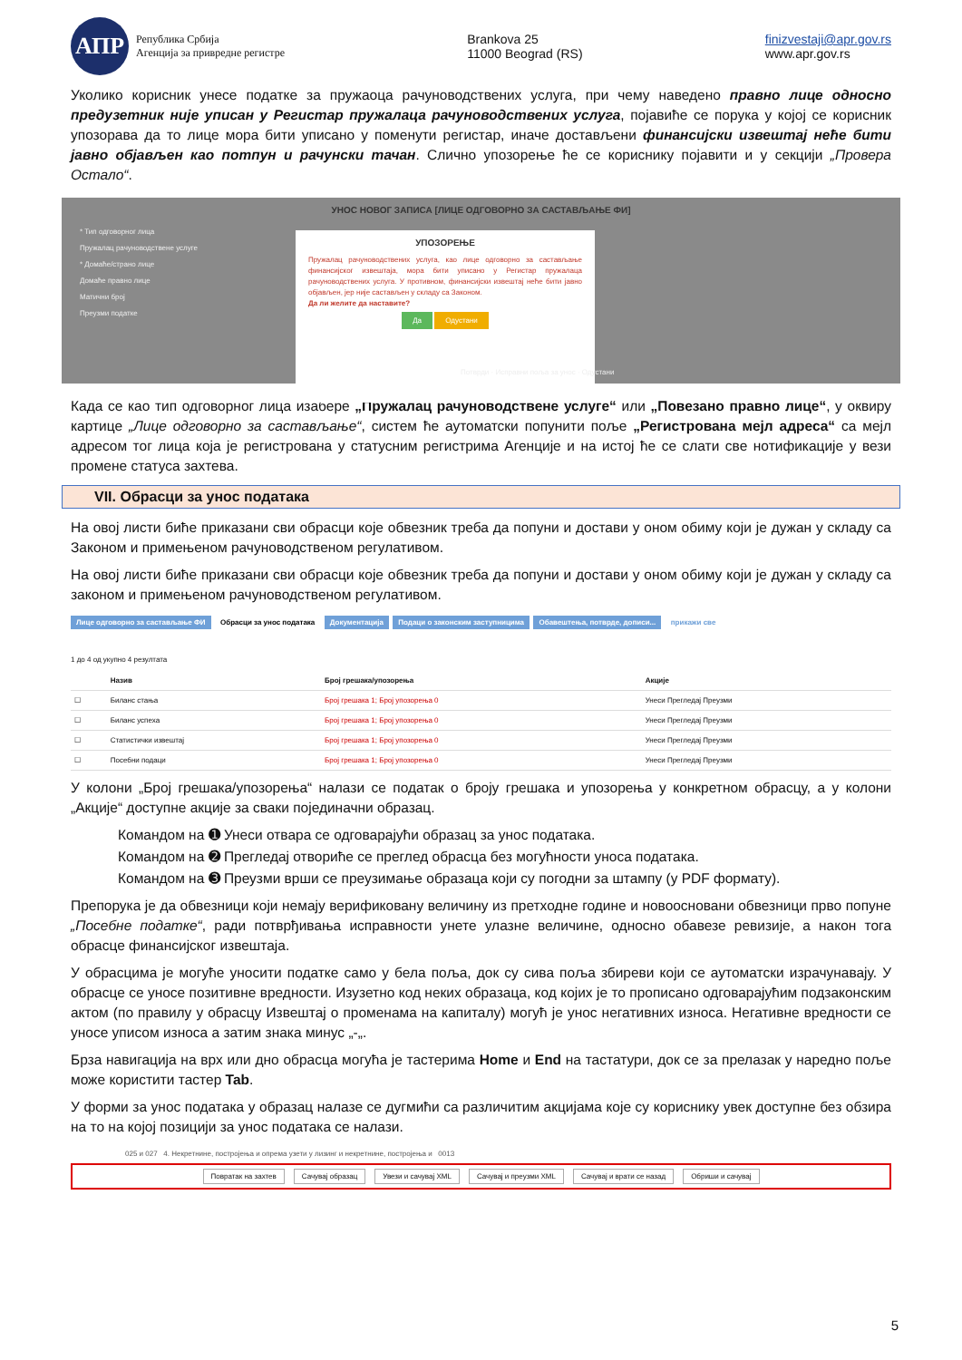АПР
Република Србија
Агенција за привредне регистре
Brankova 25
11000 Beograd (RS)
finizvestaji@apr.gov.rs
www.apr.gov.rs
Уколико корисник унесе податке за пружаоца рачуноводствених услуга, при чему наведено правно лице односно предузетник није уписан у Регистар пружалаца рачуноводствених услуга, појавиће се порука у којој се корисник упозорава да то лице мора бити уписано у поменути регистар, иначе достављени финансијски извештај неће бити јавно објављен као потпун и рачунски тачан. Слично упозорење ће се кориснику појавити и у секцији „Провера Остало“.
УНОС НОВОГ ЗАПИСА [ЛИЦЕ ОДГОВОРНО ЗА САСТАВЉАЊЕ ФИ]
* Тип одговорног лица
Пружалац рачуноводствене услуге
* Домаће/страно лице
Домаће правно лице
Матични број
Преузми податке
УПОЗОРЕЊЕ
Пружалац рачуноводствених услуга, као лице одговорно за састављање финансијског извештаја, мора бити уписано у Регистар пружалаца рачуноводствених услуга. У противном, финансијски извештај неће бити јавно објављен, јер није састављен у складу са Законом.
Да ли желите да наставите?
Да Одустани
Потврди · Исправни поља за унос · Одустани
Када се као тип одговорног лица изабере „Пружалац рачуноводствене услуге“ или „Повезано правно лице“, у оквиру картице „Лице одговорно за састављање“, систем ће аутоматски попунити поље „Регистрована мејл адреса“ са мејл адресом тог лица која је регистрована у статусним регистрима Агенције и на истој ће се слати све нотификације у вези промене статуса захтева.
VII. Обрасци за унос података
На овој листи биће приказани сви обрасци које обвезник треба да попуни и достави у оном обиму који је дужан у складу са Законом и примењеном рачуноводственом регулативом.
На овој листи биће приказани сви обрасци које обвезник треба да попуни и достави у оном обиму који је дужан у складу са законом и примењеном рачуноводственом регулативом.
Лице одговорно за састављање ФИ Обрасци за унос података Документација Подаци о законским заступницима Обавештења, потврде, дописи... прикажи све
1 до 4 од укупно 4 резултата
| | Назив | Број грешака/упозорења | Акције |
| --- | --- | --- | --- |
| ☐ | Биланс стања | Број грешака 1; Број упозорења 0 | Унеси Прегледај Преузми |
| ☐ | Биланс успеха | Број грешака 1; Број упозорења 0 | Унеси Прегледај Преузми |
| ☐ | Статистички извештај | Број грешака 1; Број упозорења 0 | Унеси Прегледај Преузми |
| ☐ | Посебни подаци | Број грешака 1; Број упозорења 0 | Унеси Прегледај Преузми |
У колони „Број грешака/упозорења“ налази се податак о броју грешака и упозорења у конкретном обрасцу, а у колони „Акције“ доступне акције за сваки појединачни образац.
Командом на ➊ Унеси отвара се одговарајући образац за унос података.
Командом на ➋ Прегледај отвориће се преглед обрасца без могућности уноса података.
Командом на ➌ Преузми врши се преузимање образаца који су погодни за штампу (у PDF формату).
Препорука је да обвезници који немају верификовану величину из претходне године и новоосновани обвезници прво попуне „Посебне податке“, ради потврђивања исправности унете улазне величине, односно обавезе ревизије, а након тога обрасце финансијског извештаја.
У обрасцима је могуће уносити податке само у бела поља, док су сива поља збиреви који се аутоматски израчунавају. У обрасце се уносе позитивне вредности. Изузетно код неких образаца, код којих је то прописано одговарајућим подзаконским актом (по правилу у обрасцу Извештај о променама на капиталу) могућ је унос негативних износа. Негативне вредности се уносе уписом износа а затим знака минус „-„.
Брза навигација на врх или дно обрасца могућа је тастерима Home и End на тастатури, док се за прелазак у наредно поље може користити тастер Tab.
У форми за унос података у образац налазе се дугмићи са различитим акцијама које су кориснику увек доступне без обзира на то на којој позицији за унос података се налази.
025 и 027 4. Некретнине, постројења и опрема узети у лизинг и некретнине, постројења и 0013
Повратак на захтев Сачувај образац Увези и сачувај XML Сачувај и преузми XML Сачувај и врати се назад Обриши и сачувај
5